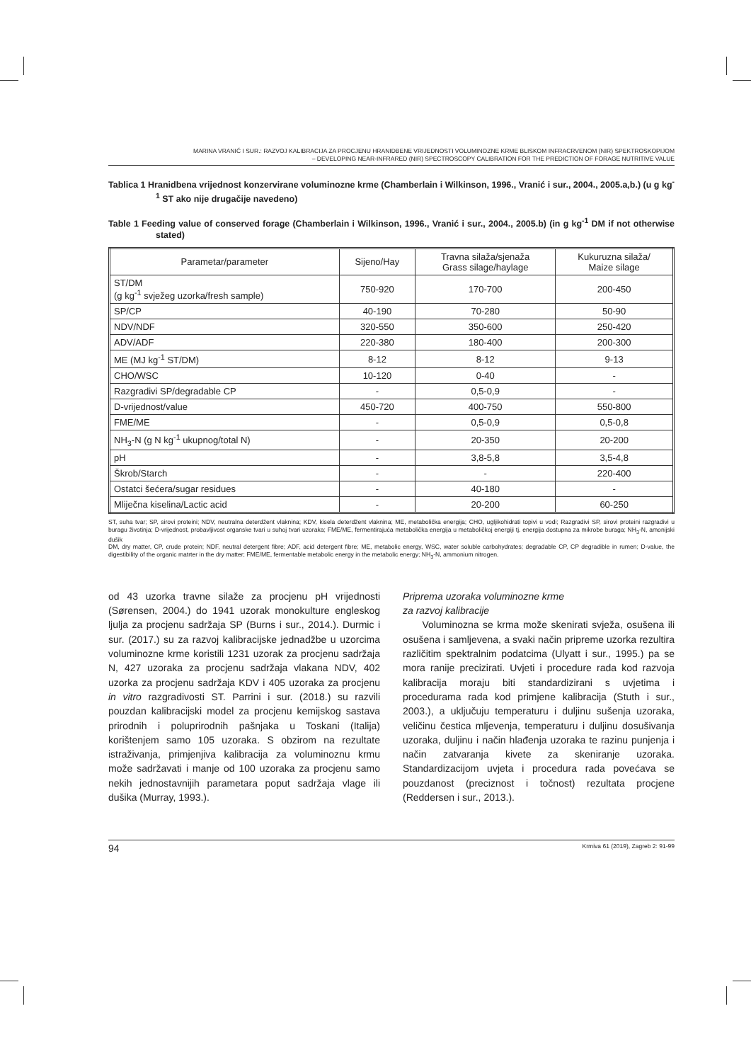MARINA VRANIĆ I SUR.: RAZVOJ KALIBRACIJA ZA PROCJENU HRANIDBENE VRIJEDNOSTI VOLUMINOZNE KRME BLISKOM INFRACRVENOM (NIR) SPEKTROSKOPIJOM
– DEVELOPING NEAR-INFRARED (NIR) SPECTROSCOPY CALIBRATION FOR THE PREDICTION OF FORAGE NUTRITIVE VALUE
Tablica 1 Hranidbena vrijednost konzervirane voluminozne krme (Chamberlain i Wilkinson, 1996., Vranić i sur., 2004., 2005.a,b.) (u g kg<sup>-1</sup> ST ako nije drugačije navedeno)
Table 1 Feeding value of conserved forage (Chamberlain i Wilkinson, 1996., Vranić i sur., 2004., 2005.b) (in g kg<sup>-1</sup> DM if not otherwise stated)
| Parametar/parameter | Sijeno/Hay | Travna silaža/sjenaža Grass silage/haylage | Kukuruzna silaža/ Maize silage |
| --- | --- | --- | --- |
| ST/DM (g kg<sup>-1</sup> svježeg uzorka/fresh sample) | 750-920 | 170-700 | 200-450 |
| SP/CP | 40-190 | 70-280 | 50-90 |
| NDV/NDF | 320-550 | 350-600 | 250-420 |
| ADV/ADF | 220-380 | 180-400 | 200-300 |
| ME (MJ kg<sup>-1</sup> ST/DM) | 8-12 | 8-12 | 9-13 |
| CHO/WSC | 10-120 | 0-40 | - |
| Razgradivi SP/degradable CP | - | 0,5-0,9 | - |
| D-vrijednost/value | 450-720 | 400-750 | 550-800 |
| FME/ME | - | 0,5-0,9 | 0,5-0,8 |
| NH<sub>3</sub>-N (g N kg<sup>-1</sup> ukupnog/total N) | - | 20-350 | 20-200 |
| pH | - | 3,8-5,8 | 3,5-4,8 |
| Škrob/Starch | - | - | 220-400 |
| Ostatci šećera/sugar residues | - | 40-180 | - |
| Mliječna kiselina/Lactic acid | - | 20-200 | 60-250 |
ST, suha tvar; SP, sirovi proteini; NDV, neutralna deterdžent vlaknina; KDV, kisela deterdžent vlaknina; ME, metabolička energija; CHO, ugljikohidrati topivi u vodi; Razgradivi SP, sirovi proteini razgradivi u buragu životinja; D-vrijednost, probavljivost organske tvari u suhoj tvari uzoraka; FME/ME, fermentirajuća metabolička energija u metaboličkoj energiji tj. energija dostupna za mikrobe buraga; NH<sub>3</sub>-N, amonijski dušik
DM, dry matter, CP, crude protein; NDF, neutral detergent fibre; ADF, acid detergent fibre; ME, metabolic energy, WSC, water soluble carbohydrates; degradable CP, CP degradible in rumen; D-value, the digestibility of the organic matrter in the dry matter; FME/ME, fermentable metabolic energy in the metabolic energy; NH<sub>3</sub>-N, ammonium nitrogen.
od 43 uzorka travne silaže za procjenu pH vrijednosti (Sørensen, 2004.) do 1941 uzorak monokulture engleskog ljulja za procjenu sadržaja SP (Burns i sur., 2014.). Durmic i sur. (2017.) su za razvoj kalibracijske jednadžbe u uzorcima voluminozne krme koristili 1231 uzorak za procjenu sadržaja N, 427 uzoraka za procjenu sadržaja vlakana NDV, 402 uzorka za procjenu sadržaja KDV i 405 uzoraka za procjenu in vitro razgradivosti ST. Parrini i sur. (2018.) su razvili pouzdan kalibracijski model za procjenu kemijskog sastava prirodnih i poluprirodnih pašnjaka u Toskani (Italija) korištenjem samo 105 uzoraka. S obzirom na rezultate istraživanja, primjenjiva kalibracija za voluminoznu krmu može sadržavati i manje od 100 uzoraka za procjenu samo nekih jednostavnijih parametara poput sadržaja vlage ili dušika (Murray, 1993.).
Priprema uzoraka voluminozne krme
za razvoj kalibracije
Voluminozna se krma može skenirati svježa, osušena ili osušena i samljevena, a svaki način pripreme uzorka rezultira različitim spektralnim podatcima (Ulyatt i sur., 1995.) pa se mora ranije precizirati. Uvjeti i procedure rada kod razvoja kalibracija moraju biti standardizirani s uvjetima i procedurama rada kod primjene kalibracija (Stuth i sur., 2003.), a uključuju temperaturu i duljinu sušenja uzoraka, veličinu čestica mljevenja, temperaturu i duljinu dosušivanja uzoraka, duljinu i način hlađenja uzoraka te razinu punjenja i način zatvaranja kivete za skeniranje uzoraka. Standardizacijom uvjeta i procedura rada povećava se pouzdanost (preciznost i točnost) rezultata procjene (Reddersen i sur., 2013.).
94 Krmiva 61 (2019), Zagreb 2: 91-99